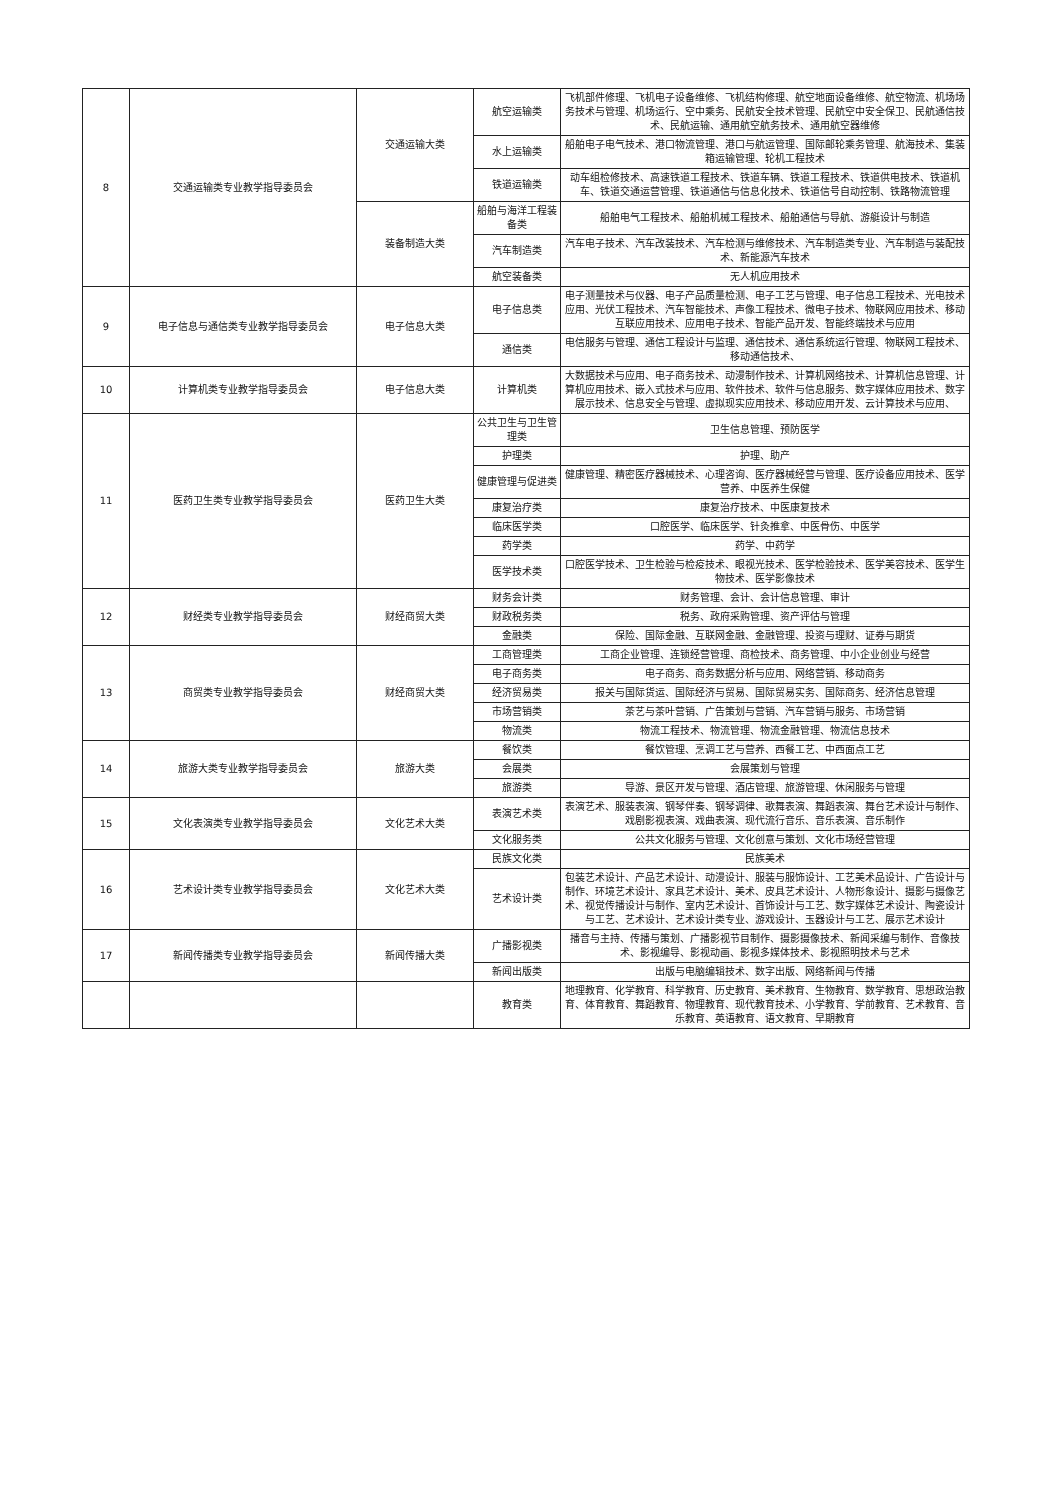| 8 | 交通运输类专业教学指导委员会 | 交通运输大类 | 航空运输类 | 飞机部件修理、飞机电子设备维修、飞机结构修理、航空地面设备维修、航空物流、机场场务技术与管理、机场运行、空中乘务、民航安全技术管理、民航空中安全保卫、民航通信技术、民航运输、通用航空航务技术、通用航空器维修 |
| | | | 水上运输类 | 船舶电子电气技术、港口物流管理、港口与航运管理、国际邮轮乘务管理、航海技术、集装箱运输管理、轮机工程技术 |
| | | | 铁道运输类 | 动车组检修技术、高速铁道工程技术、铁道车辆、铁道工程技术、铁道供电技术、铁道机车、铁道交通运营管理、铁道通信与信息化技术、铁道信号自动控制、铁路物流管理 |
| | | 装备制造大类 | 船舶与海洋工程装备类 | 船舶电气工程技术、船舶机械工程技术、船舶通信与导航、游艇设计与制造 |
| | | | 汽车制造类 | 汽车电子技术、汽车改装技术、汽车检测与维修技术、汽车制造类专业、汽车制造与装配技术、新能源汽车技术 |
| | | | 航空装备类 | 无人机应用技术 |
| 9 | 电子信息与通信类专业教学指导委员会 | 电子信息大类 | 电子信息类 | 电子测量技术与仪器、电子产品质量检测、电子工艺与管理、电子信息工程技术、光电技术应用、光伏工程技术、汽车智能技术、声像工程技术、微电子技术、物联网应用技术、移动互联应用技术、应用电子技术、智能产品开发、智能终端技术与应用 |
| | | | 通信类 | 电信服务与管理、通信工程设计与监理、通信技术、通信系统运行管理、物联网工程技术、移动通信技术、 |
| 10 | 计算机类专业教学指导委员会 | 电子信息大类 | 计算机类 | 大数据技术与应用、电子商务技术、动漫制作技术、计算机网络技术、计算机信息管理、计算机应用技术、嵌入式技术与应用、软件技术、软件与信息服务、数字媒体应用技术、数字展示技术、信息安全与管理、虚拟现实应用技术、移动应用开发、云计算技术与应用、 |
| 11 | 医药卫生类专业教学指导委员会 | 医药卫生大类 | 公共卫生与卫生管理类 | 卫生信息管理、预防医学 |
| | | | 护理类 | 护理、助产 |
| | | | 健康管理与促进类 | 健康管理、精密医疗器械技术、心理咨询、医疗器械经营与管理、医疗设备应用技术、医学营养、中医养生保健 |
| | | | 康复治疗类 | 康复治疗技术、中医康复技术 |
| | | | 临床医学类 | 口腔医学、临床医学、针灸推拿、中医骨伤、中医学 |
| | | | 药学类 | 药学、中药学 |
| | | | 医学技术类 | 口腔医学技术、卫生检验与检疫技术、眼视光技术、医学检验技术、医学美容技术、医学生物技术、医学影像技术 |
| 12 | 财经类专业教学指导委员会 | 财经商贸大类 | 财务会计类 | 财务管理、会计、会计信息管理、审计 |
| | | | 财政税务类 | 税务、政府采购管理、资产评估与管理 |
| | | | 金融类 | 保险、国际金融、互联网金融、金融管理、投资与理财、证券与期货 |
| 13 | 商贸类专业教学指导委员会 | 财经商贸大类 | 工商管理类 | 工商企业管理、连锁经营管理、商检技术、商务管理、中小企业创业与经营 |
| | | | 电子商务类 | 电子商务、商务数据分析与应用、网络营销、移动商务 |
| | | | 经济贸易类 | 报关与国际货运、国际经济与贸易、国际贸易实务、国际商务、经济信息管理 |
| | | | 市场营销类 | 茶艺与茶叶营销、广告策划与营销、汽车营销与服务、市场营销 |
| | | | 物流类 | 物流工程技术、物流管理、物流金融管理、物流信息技术 |
| 14 | 旅游大类专业教学指导委员会 | 旅游大类 | 餐饮类 | 餐饮管理、烹调工艺与营养、西餐工艺、中西面点工艺 |
| | | | 会展类 | 会展策划与管理 |
| | | | 旅游类 | 导游、景区开发与管理、酒店管理、旅游管理、休闲服务与管理 |
| 15 | 文化表演类专业教学指导委员会 | 文化艺术大类 | 表演艺术类 | 表演艺术、服装表演、钢琴伴奏、钢琴调律、歌舞表演、舞蹈表演、舞台艺术设计与制作、戏剧影视表演、戏曲表演、现代流行音乐、音乐表演、音乐制作 |
| | | | 文化服务类 | 公共文化服务与管理、文化创意与策划、文化市场经营管理 |
| 16 | 艺术设计类专业教学指导委员会 | 文化艺术大类 | 民族文化类 | 民族美术 |
| | | | 艺术设计类 | 包装艺术设计、产品艺术设计、动漫设计、服装与服饰设计、工艺美术品设计、广告设计与制作、环境艺术设计、家具艺术设计、美术、皮具艺术设计、人物形象设计、摄影与摄像艺术、视觉传播设计与制作、室内艺术设计、首饰设计与工艺、数字媒体艺术设计、陶瓷设计与工艺、艺术设计、艺术设计类专业、游戏设计、玉器设计与工艺、展示艺术设计 |
| 17 | 新闻传播类专业教学指导委员会 | 新闻传播大类 | 广播影视类 | 播音与主持、传播与策划、广播影视节目制作、摄影摄像技术、新闻采编与制作、音像技术、影视编导、影视动画、影视多媒体技术、影视照明技术与艺术 |
| | | | 新闻出版类 | 出版与电脑编辑技术、数字出版、网络新闻与传播 |
| | | | 教育类 | 地理教育、化学教育、科学教育、历史教育、美术教育、生物教育、数学教育、思想政治教育、体育教育、舞蹈教育、物理教育、现代教育技术、小学教育、学前教育、艺术教育、音乐教育、英语教育、语文教育、早期教育 |